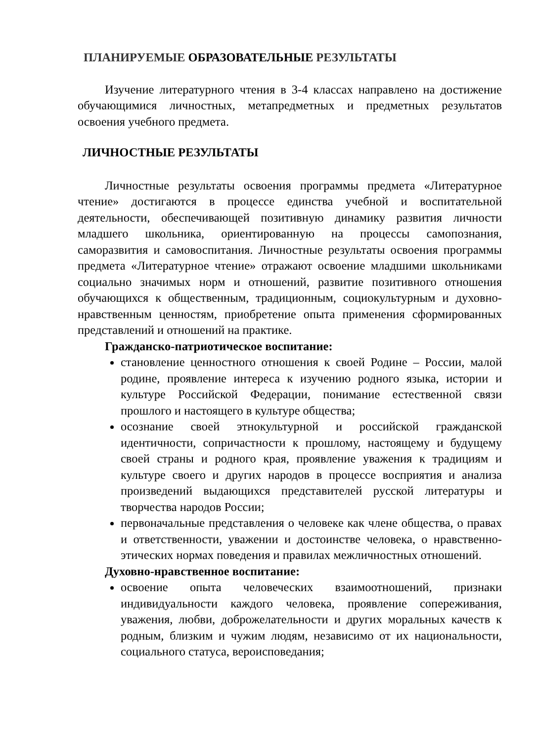ПЛАНИРУЕМЫЕ ОБРАЗОВАТЕЛЬНЫЕ РЕЗУЛЬТАТЫ
Изучение литературного чтения в 3-4 классах направлено на достижение обучающимися личностных, метапредметных и предметных результатов освоения учебного предмета.
ЛИЧНОСТНЫЕ РЕЗУЛЬТАТЫ
Личностные результаты освоения программы предмета «Литературное чтение» достигаются в процессе единства учебной и воспитательной деятельности, обеспечивающей позитивную динамику развития личности младшего школьника, ориентированную на процессы самопознания, саморазвития и самовоспитания. Личностные результаты освоения программы предмета «Литературное чтение» отражают освоение младшими школьниками социально значимых норм и отношений, развитие позитивного отношения обучающихся к общественным, традиционным, социокультурным и духовно-нравственным ценностям, приобретение опыта применения сформированных представлений и отношений на практике.
Гражданско-патриотическое воспитание:
становление ценностного отношения к своей Родине – России, малой родине, проявление интереса к изучению родного языка, истории и культуре Российской Федерации, понимание естественной связи прошлого и настоящего в культуре общества;
осознание своей этнокультурной и российской гражданской идентичности, сопричастности к прошлому, настоящему и будущему своей страны и родного края, проявление уважения к традициям и культуре своего и других народов в процессе восприятия и анализа произведений выдающихся представителей русской литературы и творчества народов России;
первоначальные представления о человеке как члене общества, о правах и ответственности, уважении и достоинстве человека, о нравственно-этических нормах поведения и правилах межличностных отношений.
Духовно-нравственное воспитание:
освоение опыта человеческих взаимоотношений, признаки индивидуальности каждого человека, проявление сопереживания, уважения, любви, доброжелательности и других моральных качеств к родным, близким и чужим людям, независимо от их национальности, социального статуса, вероисповедания;